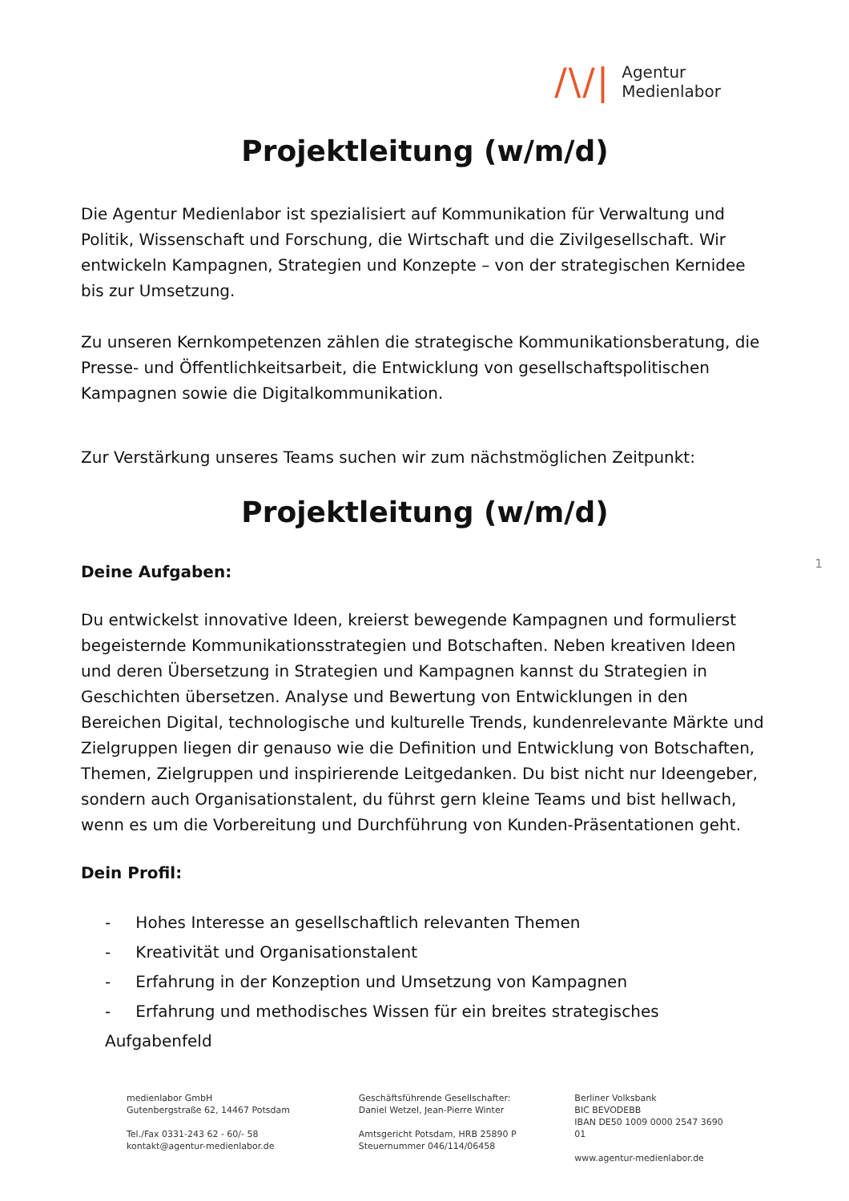/\/|
Agentur
Medienlabor
Projektleitung (w/m/d)
Die Agentur Medienlabor ist spezialisiert auf Kommunikation für Verwaltung und Politik, Wissenschaft und Forschung, die Wirtschaft und die Zivilgesellschaft. Wir entwickeln Kampagnen, Strategien und Konzepte – von der strategischen Kernidee bis zur Umsetzung.
Zu unseren Kernkompetenzen zählen die strategische Kommunikationsberatung, die Presse- und Öffentlichkeitsarbeit, die Entwicklung von gesellschaftspolitischen Kampagnen sowie die Digitalkommunikation.
Zur Verstärkung unseres Teams suchen wir zum nächstmöglichen Zeitpunkt:
Projektleitung (w/m/d)
1
Deine Aufgaben:
Du entwickelst innovative Ideen, kreierst bewegende Kampagnen und formulierst begeisternde Kommunikationsstrategien und Botschaften. Neben kreativen Ideen und deren Übersetzung in Strategien und Kampagnen kannst du Strategien in Geschichten übersetzen. Analyse und Bewertung von Entwicklungen in den Bereichen Digital, technologische und kulturelle Trends, kundenrelevante Märkte und Zielgruppen liegen dir genauso wie die Definition und Entwicklung von Botschaften, Themen, Zielgruppen und inspirierende Leitgedanken. Du bist nicht nur Ideengeber, sondern auch Organisationstalent, du führst gern kleine Teams und bist hellwach, wenn es um die Vorbereitung und Durchführung von Kunden-Präsentationen geht.
Dein Profil:
- Hohes Interesse an gesellschaftlich relevanten Themen
- Kreativität und Organisationstalent
- Erfahrung in der Konzeption und Umsetzung von Kampagnen
- Erfahrung und methodisches Wissen für ein breites strategisches Aufgabenfeld
medienlabor GmbH
Gutenbergstraße 62, 14467 Potsdam
Tel./Fax 0331-243 62 - 60/- 58
kontakt@agentur-medienlabor.de
Geschäftsführende Gesellschafter:
Daniel Wetzel, Jean-Pierre Winter
Amtsgericht Potsdam, HRB 25890 P
Steuernummer 046/114/06458
Berliner Volksbank
BIC BEVODEBB
IBAN DE50 1009 0000 2547 3690 01
www.agentur-medienlabor.de